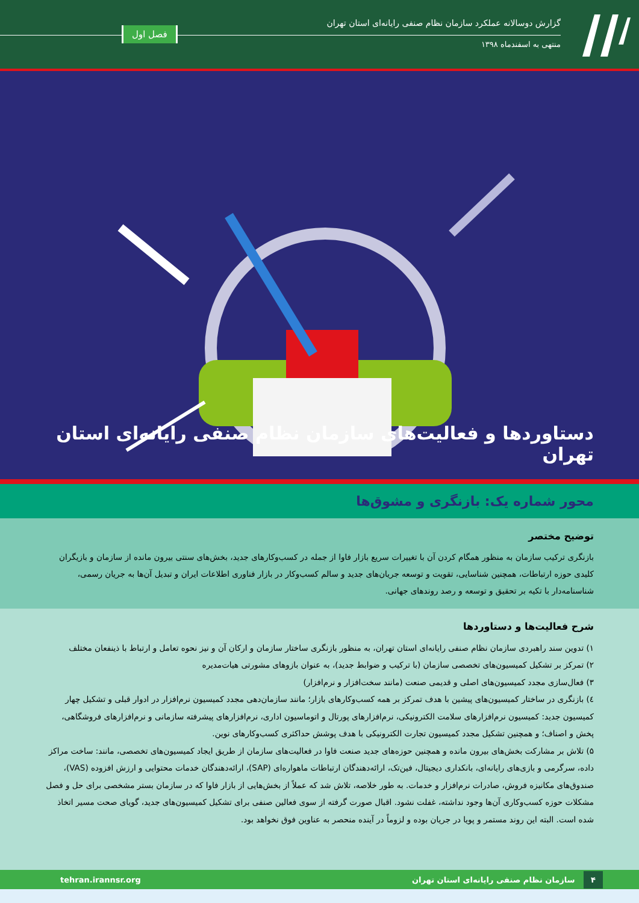گزارش دوسالانه عملکرد سازمان نظام صنفی رایانه‌ای استان تهران
منتهی به اسفندماه ۱۳۹۸
فصل اول
دستاوردها و فعالیت‌های سازمان نظام صنفی رایانه‌ای استان تهران
محور شماره یک: بازنگری و مشوق‌ها
توضیح مختصر
بازنگری ترکیب سازمان به منظور همگام کردن آن با تغییرات سریع بازار فاوا از جمله در کسب‌وکارهای جدید، بخش‌های سنتی بیرون مانده از سازمان و بازیگران کلیدی حوزه ارتباطات، همچنین شناسایی، تقویت و توسعه جریان‌های جدید و سالم کسب‌وکار در بازار فناوری اطلاعات ایران و تبدیل آن‌ها به جریان رسمی، شناسنامه‌دار با تکیه بر تحقیق و توسعه و رصد روندهای جهانی.
شرح فعالیت‌ها و دستاوردها
۱) تدوین سند راهبردی سازمان نظام صنفی رایانه‌ای استان تهران، به منظور بازنگری ساختار سازمان و ارکان آن و نیز نحوه تعامل و ارتباط با ذینفعان مختلف
۲) تمرکز بر تشکیل کمیسیون‌های تخصصی سازمان (با ترکیب و ضوابط جدید)، به عنوان بازوهای مشورتی هیات‌مدیره
۳) فعال‌سازی مجدد کمیسیون‌های اصلی و قدیمی صنعت (مانند سخت‌افزار و نرم‌افزار)
٤) بازنگری در ساختار کمیسیون‌های پیشین با هدف تمرکز بر همه کسب‌وکارهای بازار؛ مانند سازمان‌دهی مجدد کمیسیون نرم‌افزار در ادوار قبلی و تشکیل چهار کمیسیون جدید: کمیسیون نرم‌افزارهای سلامت الکترونیکی، نرم‌افزارهای پورتال و اتوماسیون اداری، نرم‌افزارهای پیشرفته سازمانی و نرم‌افزارهای فروشگاهی، پخش و اصناف؛ و همچنین تشکیل مجدد کمیسیون تجارت الکترونیکی با هدف پوشش حداکثری کسب‌وکارهای نوین.
۵) تلاش بر مشارکت بخش‌های بیرون مانده و همچنین حوزه‌های جدید صنعت فاوا در فعالیت‌های سازمان از طریق ایجاد کمیسیون‌های تخصصی، مانند: ساخت مراکز داده، سرگرمی و بازی‌های رایانه‌ای، بانکداری دیجیتال، فین‌تک، ارائه‌دهندگان ارتباطات ماهواره‌ای (SAP)، ارائه‌دهندگان خدمات محتوایی و ارزش افزوده (VAS)، صندوق‌های مکانیزه فروش، صادرات نرم‌افزار و خدمات. به طور خلاصه، تلاش شد که عملاً از بخش‌هایی از بازار فاوا که در سازمان بستر مشخصی برای حل و فصل مشکلات حوزه کسب‌وکاری آن‌ها وجود نداشته، غفلت نشود. اقبال صورت گرفته از سوی فعالین صنفی برای تشکیل کمیسیون‌های جدید، گویای صحت مسیر اتخاذ شده است. البته این روند مستمر و پویا در جریان بوده و لزوماً در آینده منحصر به عناوین فوق نخواهد بود.
۴ سازمان نظام صنفی رایانه‌ای استان تهران
tehran.irannsr.org